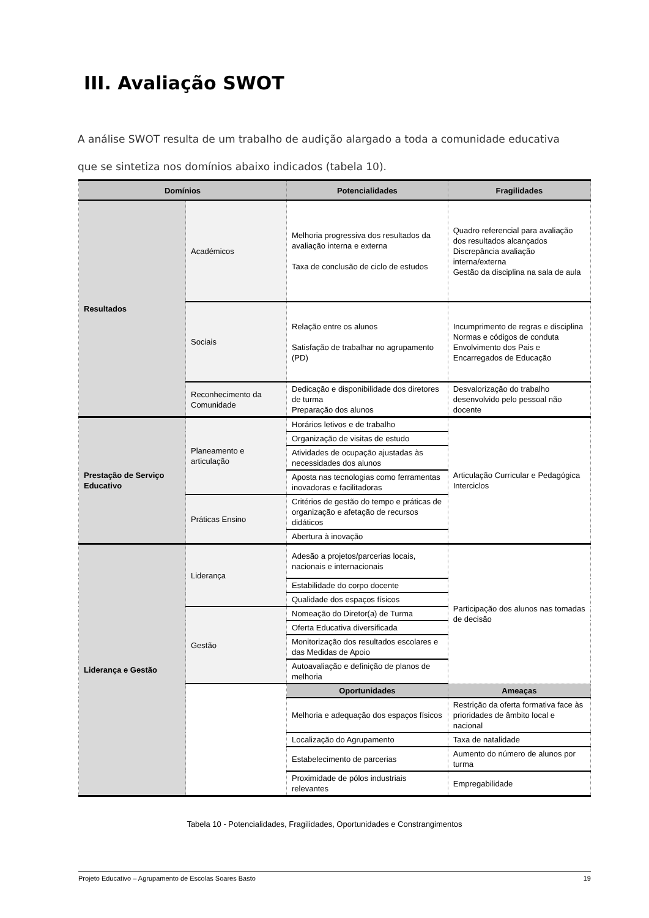III. Avaliação SWOT
A análise SWOT resulta de um trabalho de audição alargado a toda a comunidade educativa que se sintetiza nos domínios abaixo indicados (tabela 10).
| Domínios | | Potencialidades | Fragilidades |
| --- | --- | --- | --- |
| Resultados | Académicos | Melhoria progressiva dos resultados da avaliação interna e externa Taxa de conclusão de ciclo de estudos | Quadro referencial para avaliação dos resultados alcançados Discrepância avaliação interna/externa Gestão da disciplina na sala de aula |
| | Sociais | Relação entre os alunos Satisfação de trabalhar no agrupamento (PD) | Incumprimento de regras e disciplina Normas e códigos de conduta Envolvimento dos Pais e Encarregados de Educação |
| | Reconhecimento da Comunidade | Dedicação e disponibilidade dos diretores de turma Preparação dos alunos | Desvalorização do trabalho desenvolvido pelo pessoal não docente |
| Prestação de Serviço Educativo | Planeamento e articulação | Horários letivos e de trabalho | Articulação Curricular e Pedagógica Interciclos |
| | | Organização de visitas de estudo | |
| | | Atividades de ocupação ajustadas às necessidades dos alunos | |
| | | Aposta nas tecnologias como ferramentas inovadoras e facilitadoras | |
| | Práticas Ensino | Critérios de gestão do tempo e práticas de organização e afetação de recursos didáticos | |
| | | Abertura à inovação | |
| Liderança e Gestão | Liderança | Adesão a projetos/parcerias locais, nacionais e internacionais | Participação dos alunos nas tomadas de decisão |
| | | Estabilidade do corpo docente | |
| | | Qualidade dos espaços físicos | |
| | Gestão | Nomeação do Diretor(a) de Turma | |
| | | Oferta Educativa diversificada | |
| | | Monitorização dos resultados escolares e das Medidas de Apoio | |
| | | Autoavaliação e definição de planos de melhoria | |
| | | Oportunidades | Ameaças |
| | | Melhoria e adequação dos espaços físicos | Restrição da oferta formativa face às prioridades de âmbito local e nacional |
| | | Localização do Agrupamento | Taxa de natalidade |
| | | Estabelecimento de parcerias | Aumento do número de alunos por turma |
| | | Proximidade de pólos industriais relevantes | Empregabilidade |
Tabela 10 - Potencialidades, Fragilidades, Oportunidades e Constrangimentos
Projeto Educativo – Agrupamento de Escolas Soares Basto 19